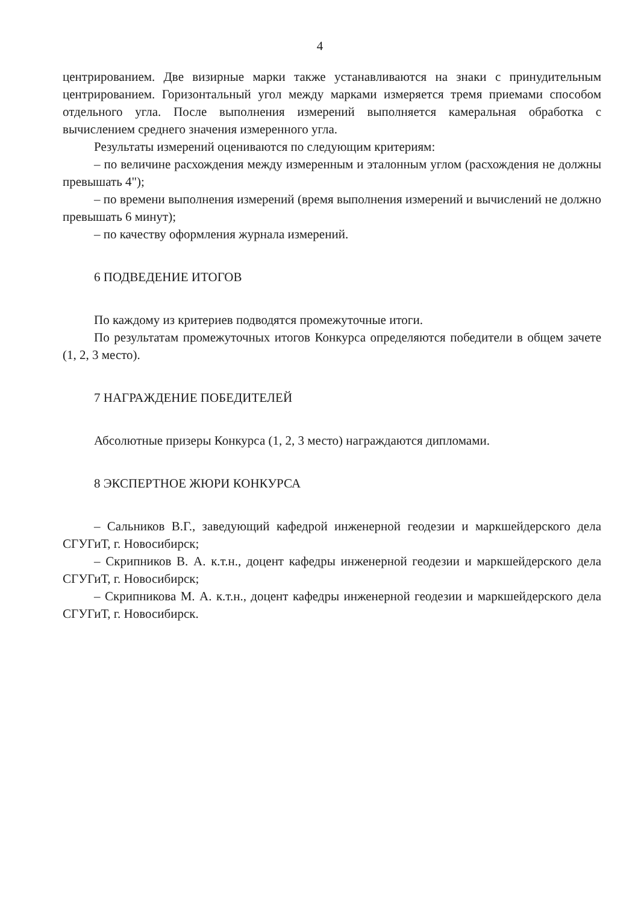4
центрированием. Две визирные марки также устанавливаются на знаки с принудительным центрированием. Горизонтальный угол между марками измеряется тремя приемами способом отдельного угла. После выполнения измерений выполняется камеральная обработка с вычислением среднего значения измеренного угла.
Результаты измерений оцениваются по следующим критериям:
– по величине расхождения между измеренным и эталонным углом (расхождения не должны превышать 4");
– по времени выполнения измерений (время выполнения измерений и вычислений не должно превышать 6 минут);
– по качеству оформления журнала измерений.
6 ПОДВЕДЕНИЕ ИТОГОВ
По каждому из критериев подводятся промежуточные итоги.
По результатам промежуточных итогов Конкурса определяются победители в общем зачете (1, 2, 3 место).
7 НАГРАЖДЕНИЕ ПОБЕДИТЕЛЕЙ
Абсолютные призеры Конкурса (1, 2, 3 место) награждаются дипломами.
8 ЭКСПЕРТНОЕ ЖЮРИ КОНКУРСА
– Сальников В.Г., заведующий кафедрой инженерной геодезии и маркшейдерского дела СГУГиТ, г. Новосибирск;
– Скрипников В. А. к.т.н., доцент кафедры инженерной геодезии и маркшейдерского дела СГУГиТ, г. Новосибирск;
– Скрипникова М. А. к.т.н., доцент кафедры инженерной геодезии и маркшейдерского дела СГУГиТ, г. Новосибирск.